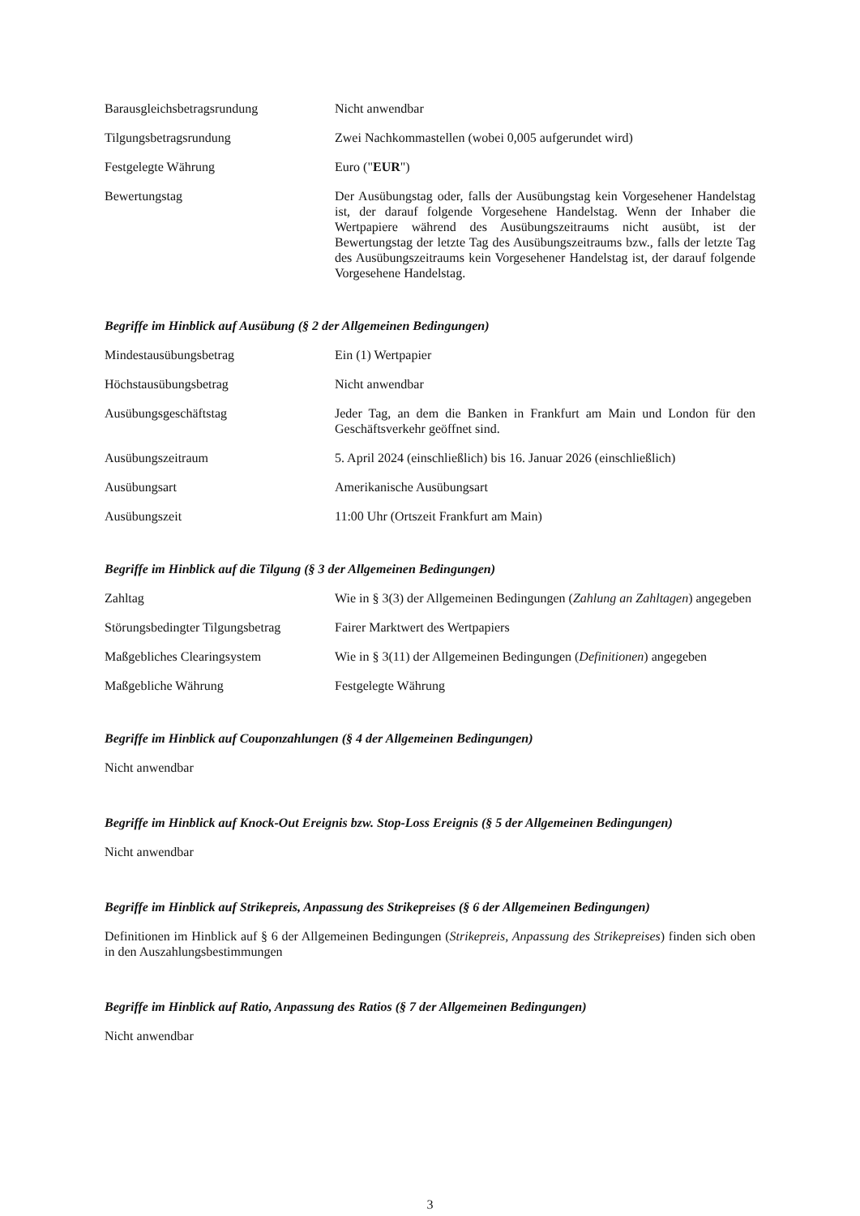| Barausgleichsbetragsrundung | Nicht anwendbar |
| Tilgungsbetragsrundung | Zwei Nachkommastellen (wobei 0,005 aufgerundet wird) |
| Festgelegte Währung | Euro (" EUR ") |
| Bewertungstag | Der Ausübungstag oder, falls der Ausübungstag kein Vorgesehener Handelstag ist, der darauf folgende Vorgesehene Handelstag. Wenn der Inhaber die Wertpapiere während des Ausübungszeitraums nicht ausübt, ist der Bewertungstag der letzte Tag des Ausübungszeitraums bzw., falls der letzte Tag des Ausübungszeitraums kein Vorgesehener Handelstag ist, der darauf folgende Vorgesehene Handelstag. |
Begriffe im Hinblick auf Ausübung (§ 2 der Allgemeinen Bedingungen)
| Mindestausübungsbetrag | Ein (1) Wertpapier |
| Höchstausübungsbetrag | Nicht anwendbar |
| Ausübungsgeschäftstag | Jeder Tag, an dem die Banken in Frankfurt am Main und London für den Geschäftsverkehr geöffnet sind. |
| Ausübungszeitraum | 5. April 2024 (einschließlich) bis 16. Januar 2026 (einschließlich) |
| Ausübungsart | Amerikanische Ausübungsart |
| Ausübungszeit | 11:00 Uhr (Ortszeit Frankfurt am Main) |
Begriffe im Hinblick auf die Tilgung (§ 3 der Allgemeinen Bedingungen)
| Zahltag | Wie in § 3(3) der Allgemeinen Bedingungen ( Zahlung an Zahltagen ) angegeben |
| Störungsbedingter Tilgungsbetrag | Fairer Marktwert des Wertpapiers |
| Maßgebliches Clearingsystem | Wie in § 3(11) der Allgemeinen Bedingungen ( Definitionen ) angegeben |
| Maßgebliche Währung | Festgelegte Währung |
Begriffe im Hinblick auf Couponzahlungen (§ 4 der Allgemeinen Bedingungen)
Nicht anwendbar
Begriffe im Hinblick auf Knock-Out Ereignis bzw. Stop-Loss Ereignis (§ 5 der Allgemeinen Bedingungen)
Nicht anwendbar
Begriffe im Hinblick auf Strikepreis, Anpassung des Strikepreises (§ 6 der Allgemeinen Bedingungen)
Definitionen im Hinblick auf § 6 der Allgemeinen Bedingungen (Strikepreis, Anpassung des Strikepreises) finden sich oben in den Auszahlungsbestimmungen
Begriffe im Hinblick auf Ratio, Anpassung des Ratios (§ 7 der Allgemeinen Bedingungen)
Nicht anwendbar
3